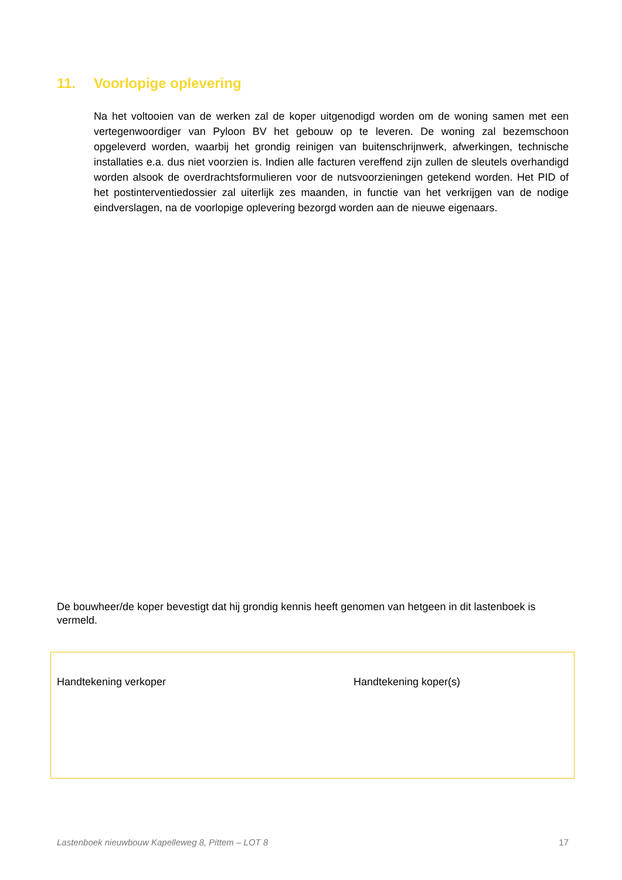11. Voorlopige oplevering
Na het voltooien van de werken zal de koper uitgenodigd worden om de woning samen met een vertegenwoordiger van Pyloon BV het gebouw op te leveren. De woning zal bezemschoon opgeleverd worden, waarbij het grondig reinigen van buitenschrijnwerk, afwerkingen, technische installaties e.a. dus niet voorzien is. Indien alle facturen vereffend zijn zullen de sleutels overhandigd worden alsook de overdrachtsformulieren voor de nutsvoorzieningen getekend worden. Het PID of het postinterventiedossier zal uiterlijk zes maanden, in functie van het verkrijgen van de nodige eindverslagen, na de voorlopige oplevering bezorgd worden aan de nieuwe eigenaars.
De bouwheer/de koper bevestigt dat hij grondig kennis heeft genomen van hetgeen in dit lastenboek is vermeld.
Handtekening verkoper Handtekening koper(s)
Lastenboek nieuwbouw Kapelleweg 8, Pittem – LOT 8 17